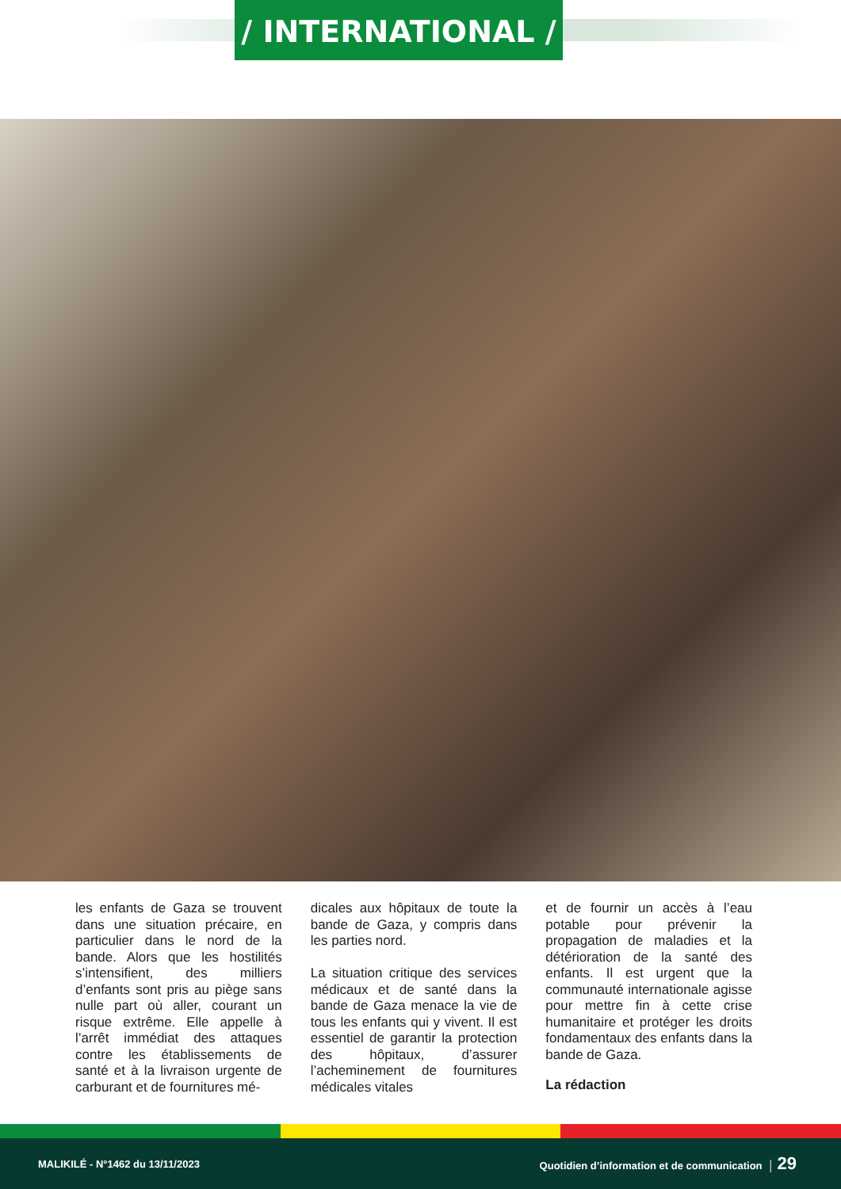/ INTERNATIONAL /
les enfants de Gaza se trouvent dans une situation précaire, en particulier dans le nord de la bande. Alors que les hostilités s’intensifient, des milliers d’enfants sont pris au piège sans nulle part où aller, courant un risque extrême. Elle appelle à l’arrêt immédiat des attaques contre les établissements de santé et à la livraison urgente de carburant et de fournitures mé-
dicales aux hôpitaux de toute la bande de Gaza, y compris dans les parties nord.
La situation critique des services médicaux et de santé dans la bande de Gaza menace la vie de tous les enfants qui y vivent. Il est essentiel de garantir la protection des hôpitaux, d’assurer l’acheminement de fournitures médicales vitales
et de fournir un accès à l’eau potable pour prévenir la propagation de maladies et la détérioration de la santé des enfants. Il est urgent que la communauté internationale agisse pour mettre fin à cette crise humanitaire et protéger les droits fondamentaux des enfants dans la bande de Gaza.
La rédaction
MALIKILÉ - N°1462 du 13/11/2023 Quotidien d’information et de communication │ 29